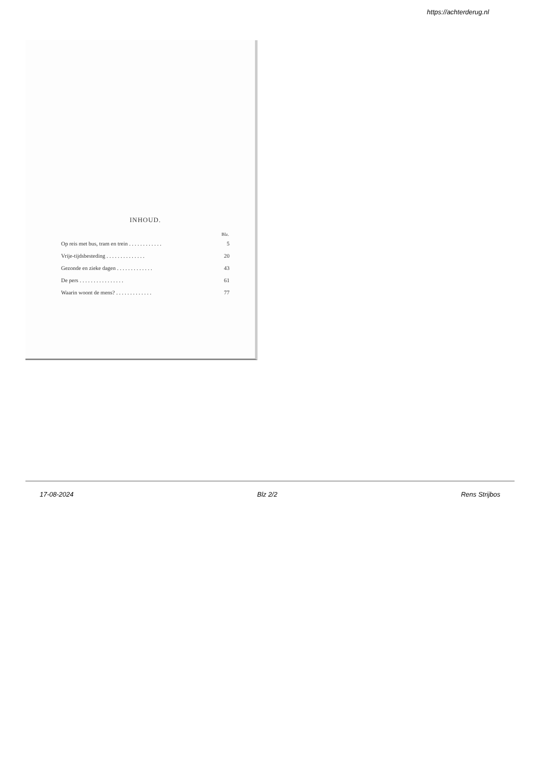https://achterderug.nl
INHOUD.
| | Blz. |
| --- | --- |
| Op reis met bus, tram en trein . . . . . . . . . . . . | 5 |
| Vrije-tijdsbesteding . . . . . . . . . . . . . . | 20 |
| Gezonde en zieke dagen . . . . . . . . . . . . . | 43 |
| De pers . . . . . . . . . . . . . . . . | 61 |
| Waarin woont de mens? . . . . . . . . . . . . . | 77 |
17-08-2024 Blz 2/2 Rens Strijbos